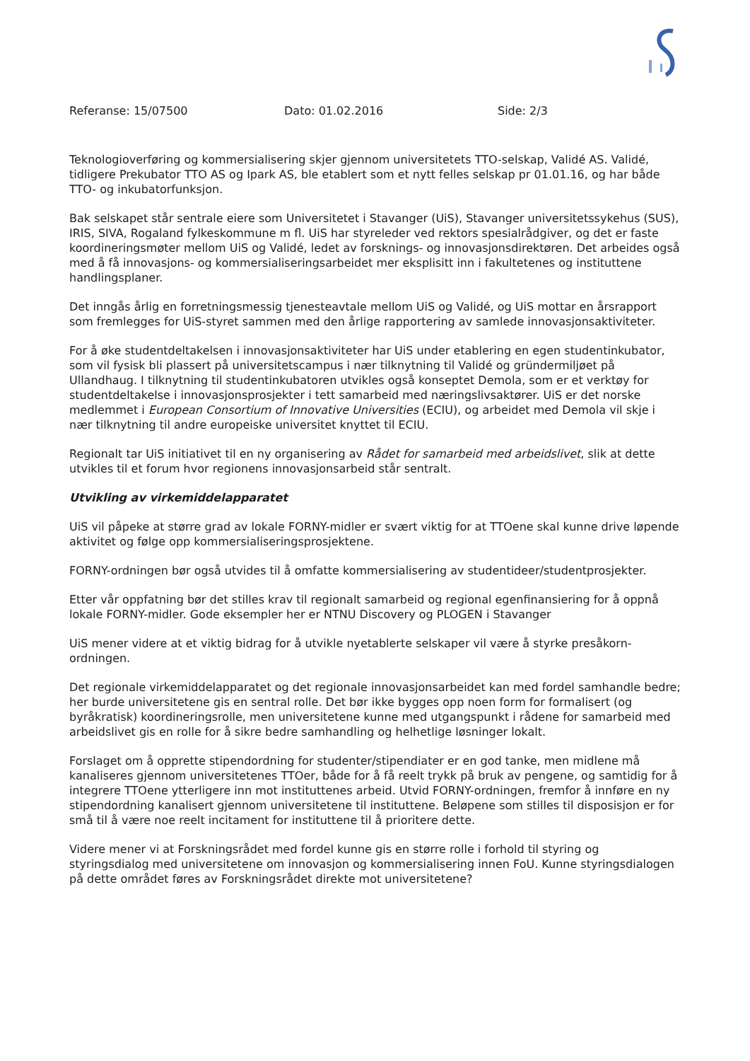Referanse: 15/07500 Dato: 01.02.2016 Side: 2/3
Teknologioverføring og kommersialisering skjer gjennom universitetets TTO-selskap, Validé AS. Validé, tidligere Prekubator TTO AS og Ipark AS, ble etablert som et nytt felles selskap pr 01.01.16, og har både TTO- og inkubatorfunksjon.
Bak selskapet står sentrale eiere som Universitetet i Stavanger (UiS), Stavanger universitetssykehus (SUS), IRIS, SIVA, Rogaland fylkeskommune m fl. UiS har styreleder ved rektors spesialrådgiver, og det er faste koordineringsmøter mellom UiS og Validé, ledet av forsknings- og innovasjonsdirektøren. Det arbeides også med å få innovasjons- og kommersialiseringsarbeidet mer eksplisitt inn i fakultetenes og instituttene handlingsplaner.
Det inngås årlig en forretningsmessig tjenesteavtale mellom UiS og Validé, og UiS mottar en årsrapport som fremlegges for UiS-styret sammen med den årlige rapportering av samlede innovasjonsaktiviteter.
For å øke studentdeltakelsen i innovasjonsaktiviteter har UiS under etablering en egen studentinkubator, som vil fysisk bli plassert på universitetscampus i nær tilknytning til Validé og gründermiljøet på Ullandhaug. I tilknytning til studentinkubatoren utvikles også konseptet Demola, som er et verktøy for studentdeltakelse i innovasjonsprosjekter i tett samarbeid med næringslivsaktører. UiS er det norske medlemmet i European Consortium of Innovative Universities (ECIU), og arbeidet med Demola vil skje i nær tilknytning til andre europeiske universitet knyttet til ECIU.
Regionalt tar UiS initiativet til en ny organisering av Rådet for samarbeid med arbeidslivet, slik at dette utvikles til et forum hvor regionens innovasjonsarbeid står sentralt.
Utvikling av virkemiddelapparatet
UiS vil påpeke at større grad av lokale FORNY-midler er svært viktig for at TTOene skal kunne drive løpende aktivitet og følge opp kommersialiseringsprosjektene.
FORNY-ordningen bør også utvides til å omfatte kommersialisering av studentideer/studentprosjekter.
Etter vår oppfatning bør det stilles krav til regionalt samarbeid og regional egenfinansiering for å oppnå lokale FORNY-midler. Gode eksempler her er NTNU Discovery og PLOGEN i Stavanger
UiS mener videre at et viktig bidrag for å utvikle nyetablerte selskaper vil være å styrke presåkorn-ordningen.
Det regionale virkemiddelapparatet og det regionale innovasjonsarbeidet kan med fordel samhandle bedre; her burde universitetene gis en sentral rolle. Det bør ikke bygges opp noen form for formalisert (og byråkratisk) koordineringsrolle, men universitetene kunne med utgangspunkt i rådene for samarbeid med arbeidslivet gis en rolle for å sikre bedre samhandling og helhetlige løsninger lokalt.
Forslaget om å opprette stipendordning for studenter/stipendiater er en god tanke, men midlene må kanaliseres gjennom universitetenes TTOer, både for å få reelt trykk på bruk av pengene, og samtidig for å integrere TTOene ytterligere inn mot instituttenes arbeid. Utvid FORNY-ordningen, fremfor å innføre en ny stipendordning kanalisert gjennom universitetene til instituttene. Beløpene som stilles til disposisjon er for små til å være noe reelt incitament for instituttene til å prioritere dette.
Videre mener vi at Forskningsrådet med fordel kunne gis en større rolle i forhold til styring og styringsdialog med universitetene om innovasjon og kommersialisering innen FoU. Kunne styringsdialogen på dette området føres av Forskningsrådet direkte mot universitetene?